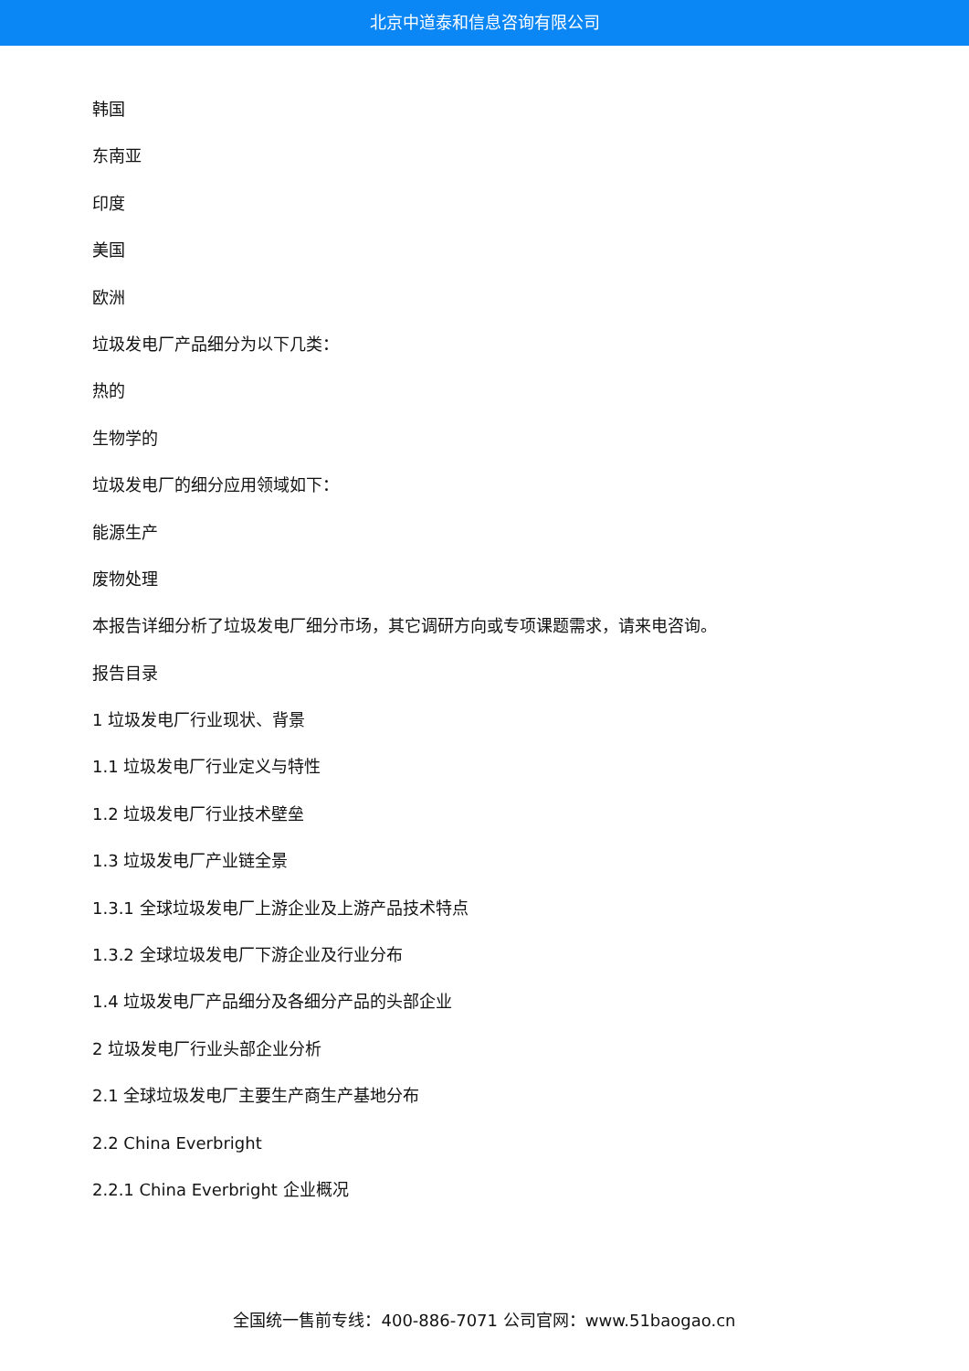北京中道泰和信息咨询有限公司
韩国
东南亚
印度
美国
欧洲
垃圾发电厂产品细分为以下几类：
热的
生物学的
垃圾发电厂的细分应用领域如下：
能源生产
废物处理
本报告详细分析了垃圾发电厂细分市场，其它调研方向或专项课题需求，请来电咨询。
报告目录
1 垃圾发电厂行业现状、背景
1.1 垃圾发电厂行业定义与特性
1.2 垃圾发电厂行业技术壁垒
1.3 垃圾发电厂产业链全景
1.3.1 全球垃圾发电厂上游企业及上游产品技术特点
1.3.2 全球垃圾发电厂下游企业及行业分布
1.4 垃圾发电厂产品细分及各细分产品的头部企业
2 垃圾发电厂行业头部企业分析
2.1 全球垃圾发电厂主要生产商生产基地分布
2.2 China Everbright
2.2.1 China Everbright 企业概况
全国统一售前专线：400-886-7071 公司官网：www.51baogao.cn